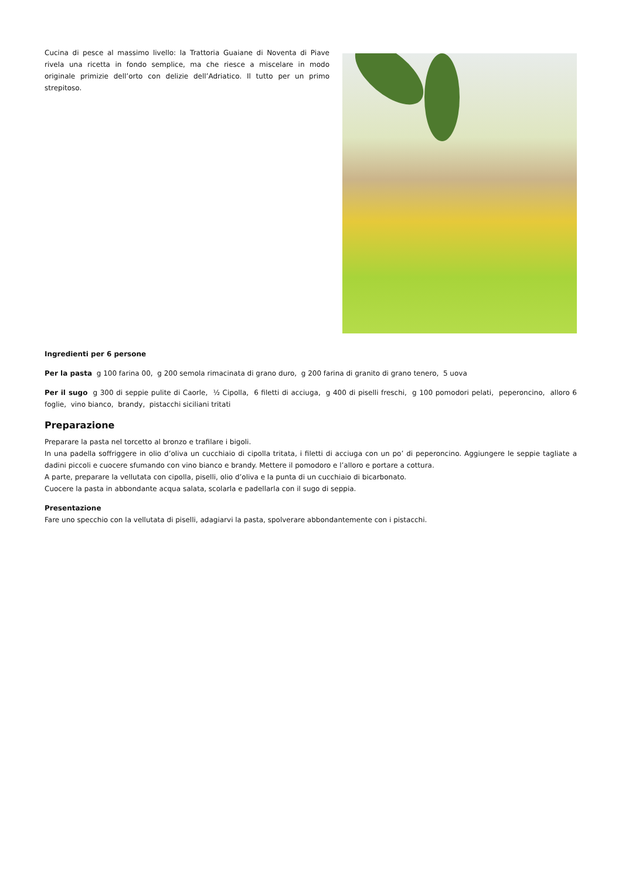Cucina di pesce al massimo livello: la Trattoria Guaiane di Noventa di Piave rivela una ricetta in fondo semplice, ma che riesce a miscelare in modo originale primizie dell’orto con delizie dell’Adriatico. Il tutto per un primo strepitoso.
Ingredienti per 6 persone
Per la pasta g 100 farina 00, g 200 semola rimacinata di grano duro, g 200 farina di granito di grano tenero, 5 uova
Per il sugo g 300 di seppie pulite di Caorle, ½ Cipolla, 6 filetti di acciuga, g 400 di piselli freschi, g 100 pomodori pelati, peperoncino, alloro 6 foglie, vino bianco, brandy, pistacchi siciliani tritati
Preparazione
Preparare la pasta nel torcetto al bronzo e trafilare i bigoli.
In una padella soffriggere in olio d’oliva un cucchiaio di cipolla tritata, i filetti di acciuga con un po’ di peperoncino. Aggiungere le seppie tagliate a dadini piccoli e cuocere sfumando con vino bianco e brandy. Mettere il pomodoro e l’alloro e portare a cottura.
A parte, preparare la vellutata con cipolla, piselli, olio d’oliva e la punta di un cucchiaio di bicarbonato.
Cuocere la pasta in abbondante acqua salata, scolarla e padellarla con il sugo di seppia.
Presentazione
Fare uno specchio con la vellutata di piselli, adagiarvi la pasta, spolverare abbondantemente con i pistacchi.